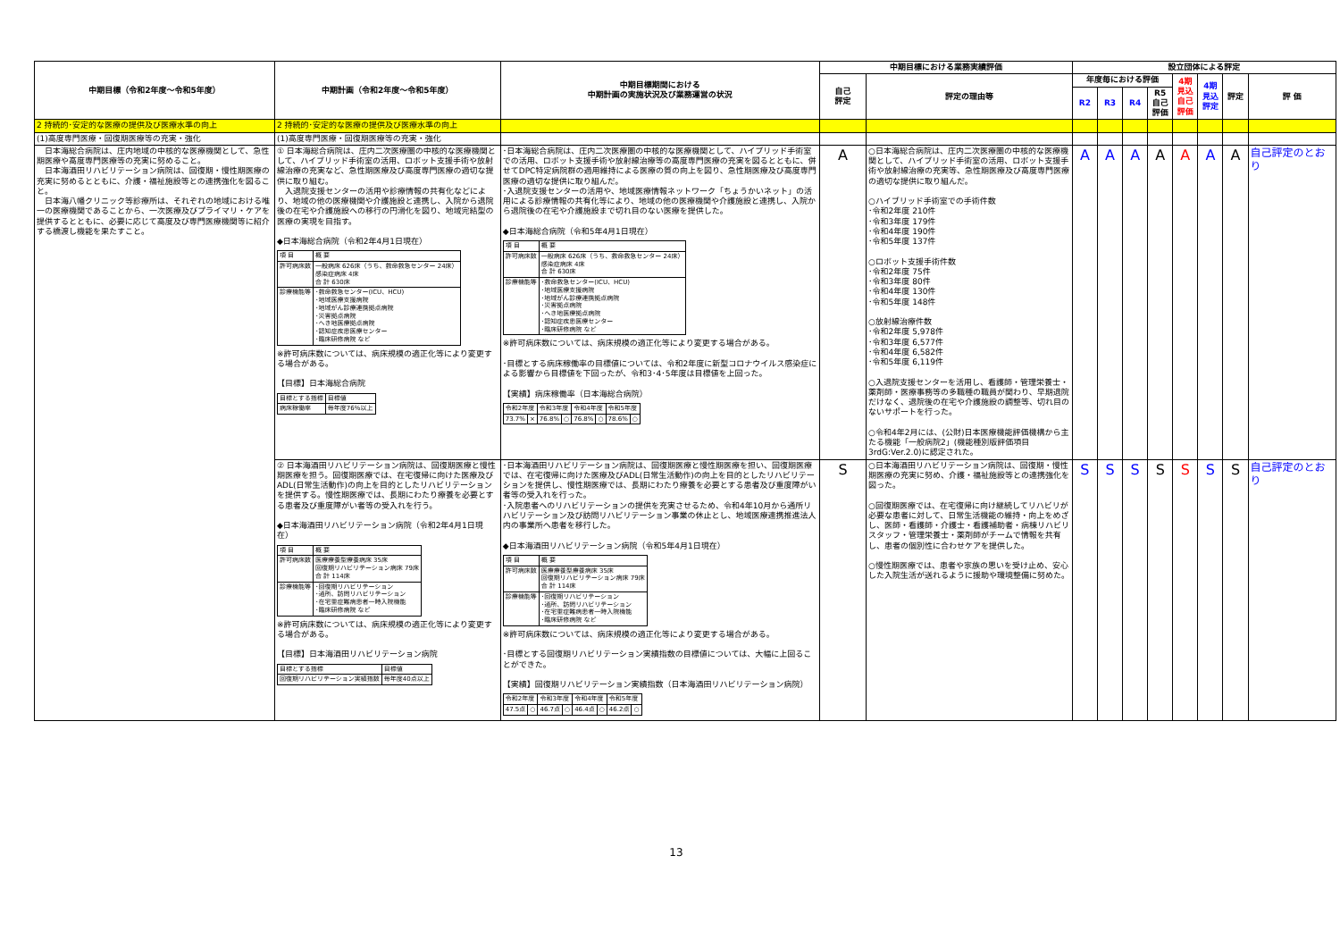| 中期目標（令和2年度～令和5年度） | 中期計画（令和2年度～令和5年度） | 中期目標期間における 中期計画の実施状況及び業務運営の状況 | 中期目標における業務実績評価 | | 設立団体による評定 | | | | | | | |
| --- | --- | --- | --- | --- | --- | --- | --- | --- | --- | --- | --- | --- |
| | | | 自己 評定 | 評定の理由等 | 年度毎における評価 | | | | 4期 見込 自己 評価 | 4期 見込 評定 | 評定 | 評 価 |
| | | | | | R2 | R3 | R4 | R5 自己 評価 | | | | |
| 2 持続的･安定的な医療の提供及び医療水準の向上 | 2 持続的･安定的な医療の提供及び医療水準の向上 | | | | | | | | | | | |
| (1)高度専門医療・回復期医療等の充実・強化 | (1)高度専門医療・回復期医療等の充実・強化 | | | | | | | | | | | |
| 日本海総合病院は、庄内地域の中核的な医療機関として、急性期医療や高度専門医療等の充実に努めること。 日本海酒田リハビリテーション病院は、回復期・慢性期医療の充実に努めるとともに、介護・福祉施設等との連携強化を図ること。 日本海八幡クリニック等診療所は、それぞれの地域における唯一の医療機関であることから、一次医療及びプライマリ・ケアを提供するとともに、必要に応じて高度及び専門医療機関等に紹介する橋渡し機能を果たすこと。 | ① 日本海総合病院は、庄内二次医療圏の中核的な医療機関として、ハイブリッド手術室の活用、ロボット支援手術や放射線治療の充実など、急性期医療及び高度専門医療の適切な提供に取り組む。 入退院支援センターの活用や診療情報の共有化などにより、地域の他の医療機関や介護施設と連携し、入院から退院後の在宅や介護施設への移行の円滑化を図り、地域完結型の医療の実現を目指す。 ◆日本海総合病院（令和2年4月1日現在） / 項 目 / 概 要 / / 許可病床数 / 一般病床 626床（うち、救命救急センター 24床） 感染症病床 4床 合 計 630床 / / 診療機能等 / ･救命救急センター(ICU、HCU) ･地域医療支援病院 ･地域がん診療連携拠点病院 ･災害拠点病院 ･へき地医療拠点病院 ･認知症疾患医療センター ･臨床研修病院 など / ※許可病床数については、病床規模の適正化等により変更する場合がある。 【目標】日本海総合病院 / 目標とする指標 / 目標値 / / 病床稼働率 / 毎年度76％以上 / | ･日本海総合病院は、庄内二次医療圏の中核的な医療機関として、ハイブリッド手術室での活用、ロボット支援手術や放射線治療等の高度専門医療の充実を図るとともに、併せてDPC特定病院群の適用維持による医療の質の向上を図り、急性期医療及び高度専門医療の適切な提供に取り組んだ。 ･入退院支援センターの活用や、地域医療情報ネットワーク「ちょうかいネット」の活用による診療情報の共有化等により、地域の他の医療機関や介護施設と連携し、入院から退院後の在宅や介護施設まで切れ目のない医療を提供した。 ◆日本海総合病院（令和5年4月1日現在） / 項 目 / 概 要 / / 許可病床数 / 一般病床 626床（うち、救命救急センター 24床） 感染症病床 4床 合 計 630床 / / 診療機能等 / ･救命救急センター(ICU、HCU) ･地域医療支援病院 ･地域がん診療連携拠点病院 ･災害拠点病院 ･へき地医療拠点病院 ･認知症疾患医療センター ･臨床研修病院 など / ※許可病床数については、病床規模の適正化等により変更する場合がある。 ･目標とする病床稼働率の目標値については、令和2年度に新型コロナウイルス感染症による影響から目標値を下回ったが、令和3･4･5年度は目標値を上回った。 【実績】病床稼働率（日本海総合病院） / 令和2年度 / / 令和3年度 / / 令和4年度 / / 令和5年度 / / / 73.7% / × / 76.8% / ○ / 76.8% / ○ / 78.6% / ○ / | A | ○日本海総合病院は、庄内二次医療圏の中核的な医療機関として、ハイブリッド手術室の活用、ロボット支援手術や放射線治療の充実等、急性期医療及び高度専門医療の適切な提供に取り組んだ。 ○ハイブリッド手術室での手術件数 ･令和2年度 210件 ･令和3年度 179件 ･令和4年度 190件 ･令和5年度 137件 ○ロボット支援手術件数 ･令和2年度 75件 ･令和3年度 80件 ･令和4年度 130件 ･令和5年度 148件 ○放射線治療件数 ･令和2年度 5,978件 ･令和3年度 6,577件 ･令和4年度 6,582件 ･令和5年度 6,119件 ○入退院支援センターを活用し、看護師・管理栄養士・薬剤師・医療事務等の多職種の職員が関わり、早期退院だけなく、退院後の在宅や介護施設の調整等、切れ目のないサポートを行った。 ○令和4年2月には、(公財)日本医療機能評価機構から主たる機能「一般病院2」(機能種別版評価項目3rdG:Ver.2.0)に認定された。 | A | A | A | A | A | A | A | 自己評定のとおり |
| | ② 日本海酒田リハビリテーション病院は、回復期医療と慢性期医療を担う。回復期医療では、在宅復帰に向けた医療及びADL(日常生活動作)の向上を目的としたリハビリテーションを提供する。慢性期医療では、長期にわたり療養を必要とする患者及び重度障がい者等の受入れを行う。 ◆日本海酒田リハビリテーション病院（令和2年4月1日現在） / 項 目 / 概 要 / / 許可病床数 / 医療療養型療養病床 35床 回復期リハビリテーション病床 79床 合 計 114床 / / 診療機能等 / ･回復期リハビリテーション ･通所、訪問リハビリテーション ･在宅重症難病患者一時入院機能 ･臨床研修病院 など / ※許可病床数については、病床規模の適正化等により変更する場合がある。 【目標】日本海酒田リハビリテーション病院 / 目標とする指標 / 目標値 / / 回復期リハビリテーション実績指数 / 毎年度40点以上 / | ･日本海酒田リハビリテーション病院は、回復期医療と慢性期医療を担い、回復期医療では、在宅復帰に向けた医療及びADL(日常生活動作)の向上を目的としたリハビリテーションを提供し、慢性期医療では、長期にわたり療養を必要とする患者及び重度障がい者等の受入れを行った。 ･入院患者へのリハビリテーションの提供を充実させるため、令和4年10月から通所リハビリテーション及び訪問リハビリテーション事業の休止とし、地域医療連携推進法人内の事業所へ患者を移行した。 ◆日本海酒田リハビリテーション病院（令和5年4月1日現在） / 項 目 / 概 要 / / 許可病床数 / 医療療養型療養病床 35床 回復期リハビリテーション病床 79床 合 計 114床 / / 診療機能等 / ･回復期リハビリテーション ･通所、訪問リハビリテーション ･在宅重症難病患者一時入院機能 ･臨床研修病院 など / ※許可病床数については、病床規模の適正化等により変更する場合がある。 ･目標とする回復期リハビリテーション実績指数の目標値については、大幅に上回ることができた。 【実績】回復期リハビリテーション実績指数（日本海酒田リハビリテーション病院） / 令和2年度 / / 令和3年度 / / 令和4年度 / / 令和5年度 / / / 47.5点 / ○ / 46.7点 / ○ / 46.4点 / ○ / 46.2点 / ○ / | S | ○日本海酒田リハビリテーション病院は、回復期・慢性期医療の充実に努め、介護・福祉施設等との連携強化を図った。 ○回復期医療では、在宅復帰に向け継続してリハビリが必要な患者に対して、日常生活機能の維持・向上をめざし、医師・看護師・介護士・看護補助者・病棟リハビリスタッフ・管理栄養士・薬剤師がチームで情報を共有し、患者の個別性に合わせケアを提供した。 ○慢性期医療では、患者や家族の思いを受け止め、安心した入院生活が送れるように援助や環境整備に努めた。 | S | S | S | S | S | S | S | 自己評定のとおり |
13